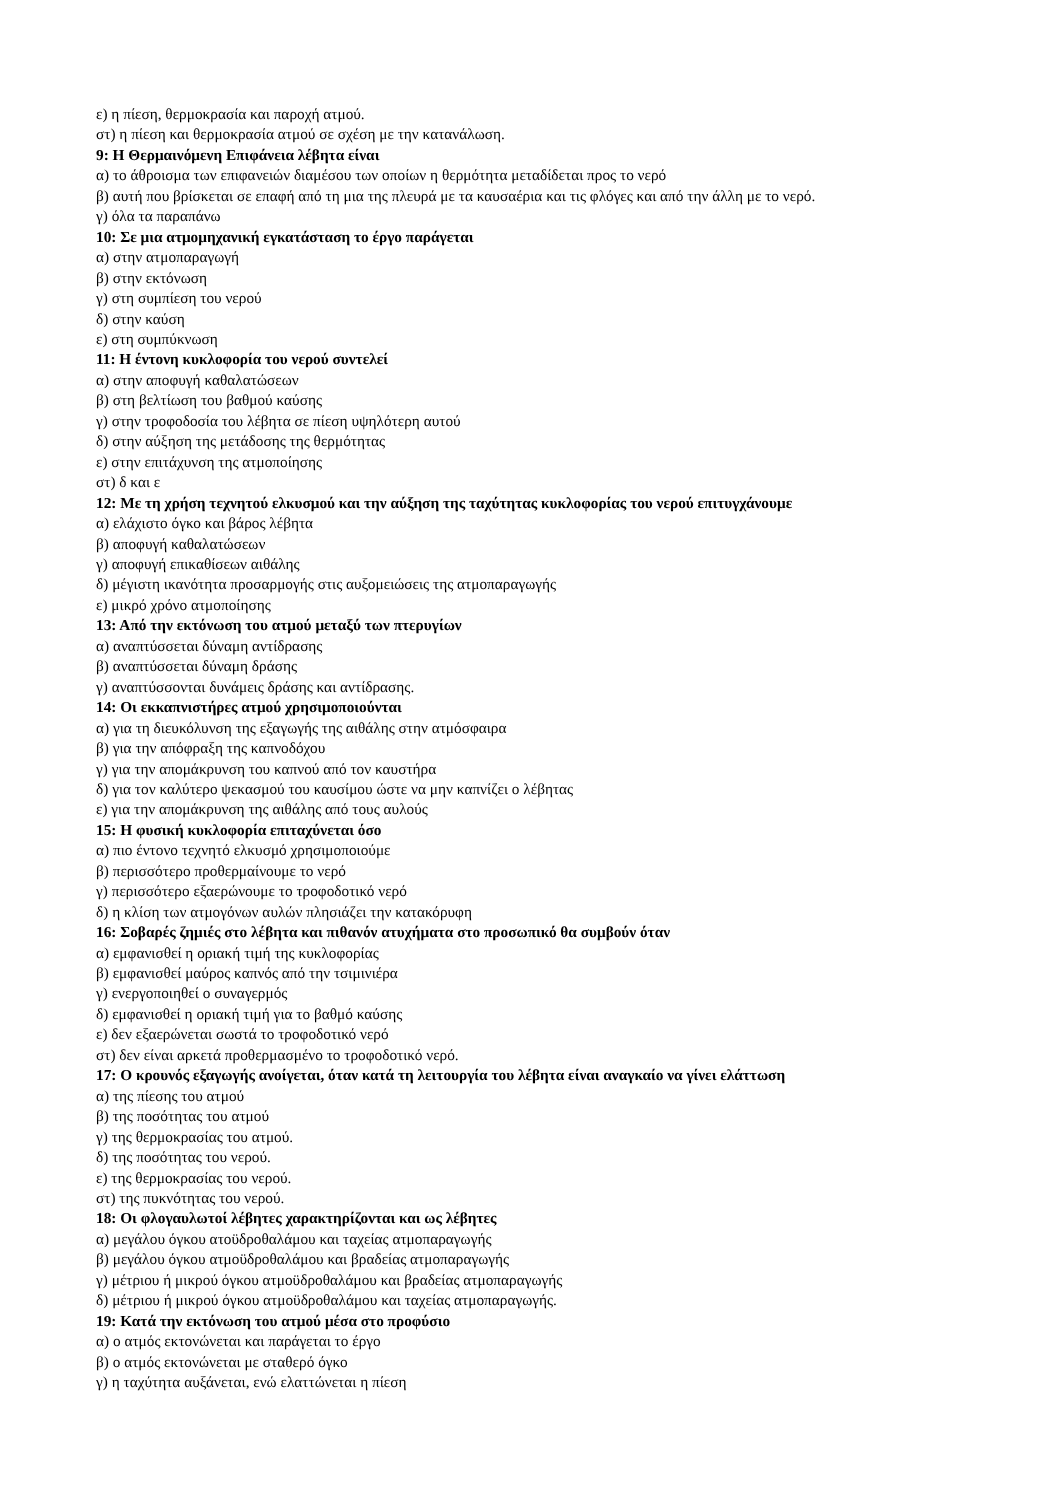ε) η πίεση, θερμοκρασία και παροχή ατμού.
στ) η πίεση και θερμοκρασία ατμού σε σχέση με την κατανάλωση.
9: Η Θερμαινόμενη Επιφάνεια λέβητα είναι
α) το άθροισμα των επιφανειών διαμέσου των οποίων η θερμότητα μεταδίδεται προς το νερό
β) αυτή που βρίσκεται σε επαφή από τη μια της πλευρά με τα καυσαέρια και τις φλόγες και από την άλλη με το νερό.
γ) όλα τα παραπάνω
10: Σε μια ατμομηχανική εγκατάσταση το έργο παράγεται
α) στην ατμοπαραγωγή
β) στην εκτόνωση
γ) στη συμπίεση του νερού
δ) στην καύση
ε) στη συμπύκνωση
11: Η έντονη κυκλοφορία του νερού συντελεί
α) στην αποφυγή καθαλατώσεων
β) στη βελτίωση του βαθμού καύσης
γ) στην τροφοδοσία του λέβητα σε πίεση υψηλότερη αυτού
δ) στην αύξηση της μετάδοσης της θερμότητας
ε) στην επιτάχυνση της ατμοποίησης
στ) δ και ε
12: Με τη χρήση τεχνητού ελκυσμού και την αύξηση της ταχύτητας κυκλοφορίας του νερού επιτυγχάνουμε
α) ελάχιστο όγκο και βάρος λέβητα
β) αποφυγή καθαλατώσεων
γ) αποφυγή επικαθίσεων αιθάλης
δ) μέγιστη ικανότητα προσαρμογής στις αυξομειώσεις της ατμοπαραγωγής
ε) μικρό χρόνο ατμοποίησης
13: Από την εκτόνωση του ατμού μεταξύ των πτερυγίων
α) αναπτύσσεται δύναμη αντίδρασης
β) αναπτύσσεται δύναμη δράσης
γ) αναπτύσσονται δυνάμεις δράσης και αντίδρασης.
14: Οι εκκαπνιστήρες ατμού χρησιμοποιούνται
α) για τη διευκόλυνση της εξαγωγής της αιθάλης στην ατμόσφαιρα
β) για την απόφραξη της καπνοδόχου
γ) για την απομάκρυνση του καπνού από τον καυστήρα
δ) για τον καλύτερο ψεκασμού του καυσίμου ώστε να μην καπνίζει ο λέβητας
ε) για την απομάκρυνση της αιθάλης από τους αυλούς
15: Η φυσική κυκλοφορία επιταχύνεται όσο
α) πιο έντονο τεχνητό ελκυσμό χρησιμοποιούμε
β) περισσότερο προθερμαίνουμε το νερό
γ) περισσότερο εξαερώνουμε το τροφοδοτικό νερό
δ) η κλίση των ατμογόνων αυλών πλησιάζει την κατακόρυφη
16: Σοβαρές ζημιές στο λέβητα και πιθανόν ατυχήματα στο προσωπικό θα συμβούν όταν
α) εμφανισθεί η οριακή τιμή της κυκλοφορίας
β) εμφανισθεί μαύρος καπνός από την τσιμινιέρα
γ) ενεργοποιηθεί ο συναγερμός
δ) εμφανισθεί η οριακή τιμή για το βαθμό καύσης
ε) δεν εξαερώνεται σωστά το τροφοδοτικό νερό
στ) δεν είναι αρκετά προθερμασμένο το τροφοδοτικό νερό.
17: Ο κρουνός εξαγωγής ανοίγεται, όταν κατά τη λειτουργία του λέβητα είναι αναγκαίο να γίνει ελάττωση
α) της πίεσης του ατμού
β) της ποσότητας του ατμού
γ) της θερμοκρασίας του ατμού.
δ) της ποσότητας του νερού.
ε) της θερμοκρασίας του νερού.
στ) της πυκνότητας του νερού.
18: Οι φλογαυλωτοί λέβητες χαρακτηρίζονται και ως λέβητες
α) μεγάλου όγκου ατοϋδροθαλάμου και ταχείας ατμοπαραγωγής
β) μεγάλου όγκου ατμοϋδροθαλάμου και βραδείας ατμοπαραγωγής
γ) μέτριου ή μικρού όγκου ατμοϋδροθαλάμου και βραδείας ατμοπαραγωγής
δ) μέτριου ή μικρού όγκου ατμοϋδροθαλάμου και ταχείας ατμοπαραγωγής.
19: Κατά την εκτόνωση του ατμού μέσα στο προφύσιο
α) ο ατμός εκτονώνεται και παράγεται το έργο
β) ο ατμός εκτονώνεται με σταθερό όγκο
γ) η ταχύτητα αυξάνεται, ενώ ελαττώνεται η πίεση